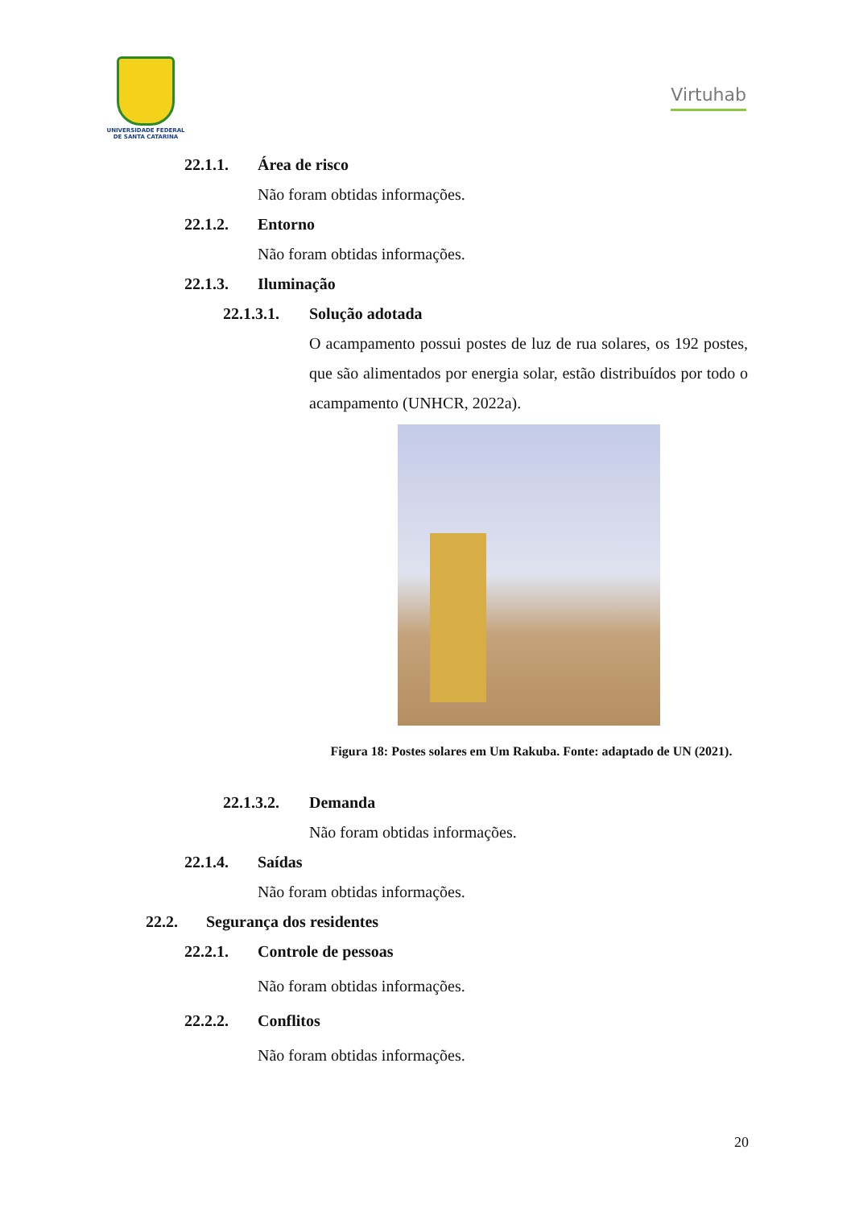UNIVERSIDADE FEDERAL
DE SANTA CATARINA
Virtuhab
22.1.1. Área de risco
Não foram obtidas informações.
22.1.2. Entorno
Não foram obtidas informações.
22.1.3. Iluminação
22.1.3.1. Solução adotada
O acampamento possui postes de luz de rua solares, os 192 postes, que são alimentados por energia solar, estão distribuídos por todo o acampamento (UNHCR, 2022a).
Figura 18: Postes solares em Um Rakuba. Fonte: adaptado de UN (2021).
22.1.3.2. Demanda
Não foram obtidas informações.
22.1.4. Saídas
Não foram obtidas informações.
22.2. Segurança dos residentes
22.2.1. Controle de pessoas
Não foram obtidas informações.
22.2.2. Conflitos
Não foram obtidas informações.
20